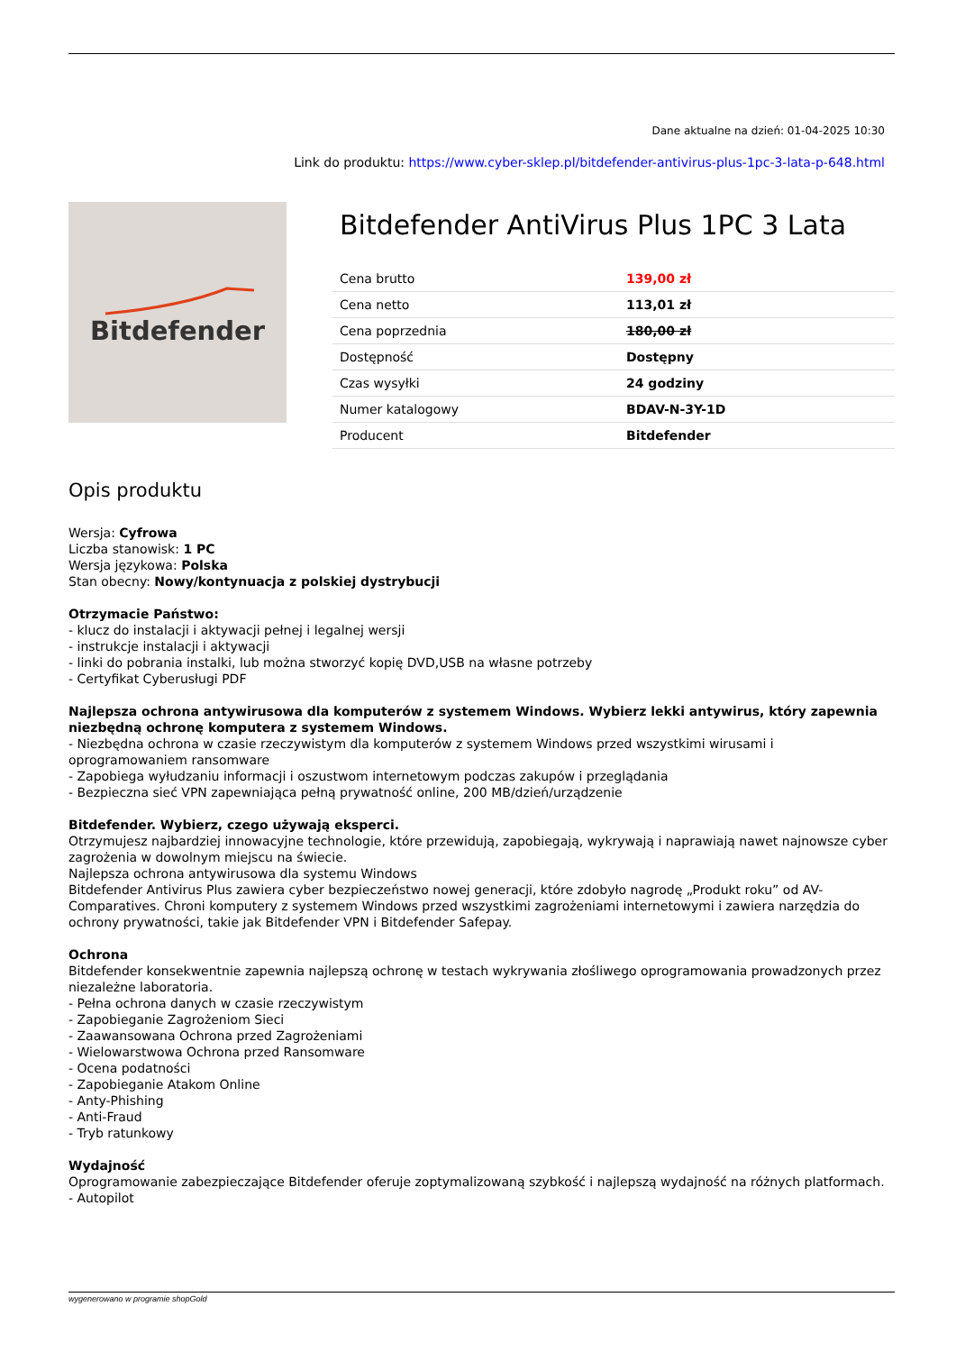Dane aktualne na dzień: 01-04-2025 10:30
Link do produktu: https://www.cyber-sklep.pl/bitdefender-antivirus-plus-1pc-3-lata-p-648.html
Bitdefender
Bitdefender AntiVirus Plus 1PC 3 Lata
| Cena brutto | 139,00 zł |
| Cena netto | 113,01 zł |
| Cena poprzednia | 180,00 zł |
| Dostępność | Dostępny |
| Czas wysyłki | 24 godziny |
| Numer katalogowy | BDAV-N-3Y-1D |
| Producent | Bitdefender |
Opis produktu
Wersja: Cyfrowa
Liczba stanowisk: 1 PC
Wersja językowa: Polska
Stan obecny: Nowy/kontynuacja z polskiej dystrybucji
Otrzymacie Państwo:
- klucz do instalacji i aktywacji pełnej i legalnej wersji
- instrukcje instalacji i aktywacji
- linki do pobrania instalki, lub można stworzyć kopię DVD,USB na własne potrzeby
- Certyfikat Cyberusługi PDF
Najlepsza ochrona antywirusowa dla komputerów z systemem Windows. Wybierz lekki antywirus, który zapewnia niezbędną ochronę komputera z systemem Windows.
- Niezbędna ochrona w czasie rzeczywistym dla komputerów z systemem Windows przed wszystkimi wirusami i oprogramowaniem ransomware
- Zapobiega wyłudzaniu informacji i oszustwom internetowym podczas zakupów i przeglądania
- Bezpieczna sieć VPN zapewniająca pełną prywatność online, 200 MB/dzień/urządzenie
Bitdefender. Wybierz, czego używają eksperci.
Otrzymujesz najbardziej innowacyjne technologie, które przewidują, zapobiegają, wykrywają i naprawiają nawet najnowsze cyber zagrożenia w dowolnym miejscu na świecie.
Najlepsza ochrona antywirusowa dla systemu Windows
Bitdefender Antivirus Plus zawiera cyber bezpieczeństwo nowej generacji, które zdobyło nagrodę „Produkt roku” od AV-Comparatives. Chroni komputery z systemem Windows przed wszystkimi zagrożeniami internetowymi i zawiera narzędzia do ochrony prywatności, takie jak Bitdefender VPN i Bitdefender Safepay.
Ochrona
Bitdefender konsekwentnie zapewnia najlepszą ochronę w testach wykrywania złośliwego oprogramowania prowadzonych przez niezależne laboratoria.
- Pełna ochrona danych w czasie rzeczywistym
- Zapobieganie Zagrożeniom Sieci
- Zaawansowana Ochrona przed Zagrożeniami
- Wielowarstwowa Ochrona przed Ransomware
- Ocena podatności
- Zapobieganie Atakom Online
- Anty-Phishing
- Anti-Fraud
- Tryb ratunkowy
Wydajność
Oprogramowanie zabezpieczające Bitdefender oferuje zoptymalizowaną szybkość i najlepszą wydajność na różnych platformach.
- Autopilot
wygenerowano w programie shopGold